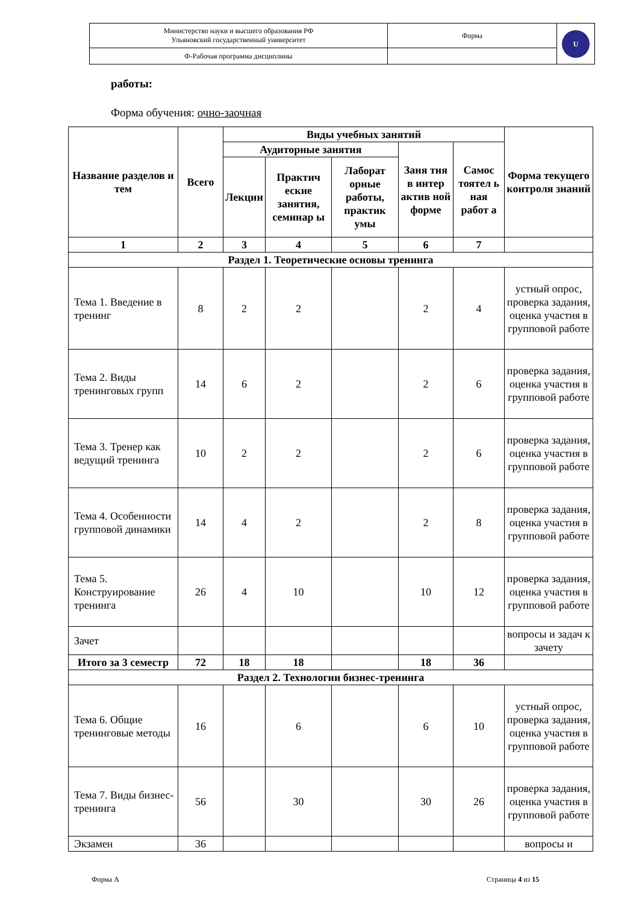| Министерство науки и высшего образования РФ Ульяновский государственный университет | Форма | U |
| Ф-Рабочая программа дисциплины | | |
работы:
Форма обучения: очно-заочная
| Название разделов и тем | Всего | Виды учебных занятий | | | | | Форма текущего контроля знаний |
| --- | --- | --- | --- | --- | --- | --- | --- |
| | | Аудиторные занятия | | | Заня тия в интер актив ной форме | Самос тоятел ь ная работ а | |
| | | Лекции | Практич еские занятия, семинар ы | Лаборат орные работы, практик умы | | | |
| 1 | 2 | 3 | 4 | 5 | 6 | 7 | |
| Раздел 1. Теоретические основы тренинга | | | | | | | |
| Тема 1. Введение в тренинг | 8 | 2 | 2 | | 2 | 4 | устный опрос, проверка задания, оценка участия в групповой работе |
| Тема 2. Виды тренинговых групп | 14 | 6 | 2 | | 2 | 6 | проверка задания, оценка участия в групповой работе |
| Тема 3. Тренер как ведущий тренинга | 10 | 2 | 2 | | 2 | 6 | проверка задания, оценка участия в групповой работе |
| Тема 4. Особенности групповой динамики | 14 | 4 | 2 | | 2 | 8 | проверка задания, оценка участия в групповой работе |
| Тема 5. Конструирование тренинга | 26 | 4 | 10 | | 10 | 12 | проверка задания, оценка участия в групповой работе |
| Зачет | | | | | | | вопросы и задач к зачету |
| Итого за 3 семестр | 72 | 18 | 18 | | 18 | 36 | |
| Раздел 2. Технологии бизнес-тренинга | | | | | | | |
| Тема 6. Общие тренинговые методы | 16 | | 6 | | 6 | 10 | устный опрос, проверка задания, оценка участия в групповой работе |
| Тема 7. Виды бизнес- тренинга | 56 | | 30 | | 30 | 26 | проверка задания, оценка участия в групповой работе |
| Экзамен | 36 | | | | | | вопросы и |
Форма А Страница 4 из 15